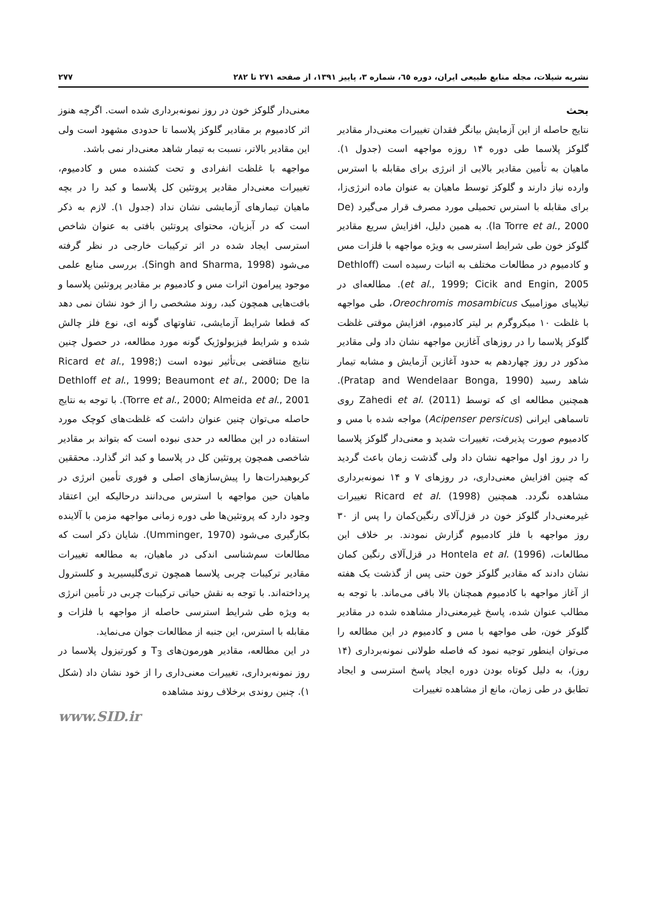نشریه شیلات، مجله منابع طبیعی ایران، دوره ٦٥، شماره ۳، پاییز ۱۳۹۱، از صفحه ۲۷۱ تا ۲۸۲ ۲۷۷
بحث
نتایج حاصله از این آزمایش بیانگر فقدان تغییرات معنی‌دار مقادیر گلوکز پلاسما طی دوره ۱۴ روزه مواجهه است (جدول ۱). ماهیان به تأمین مقادیر بالایی از انرژی برای مقابله با استرس وارده نیاز دارند و گلوکز توسط ماهیان به عنوان ماده انرژی‌زا، برای مقابله با استرس تحمیلی مورد مصرف قرار می‌گیرد (De la Torre et al., 2000). به همین دلیل، افزایش سریع مقادیر گلوکز خون طی شرایط استرسی به ویژه مواجهه با فلزات مس و کادمیوم در مطالعات مختلف به اثبات رسیده است (Dethloff et al., 1999; Cicik and Engin, 2005). مطالعه‌ای در تیلاپیای موزامبیک Oreochromis mosambicus، طی مواجهه با غلظت ۱۰ میکروگرم بر لیتر کادمیوم، افزایش موقتی غلظت گلوکز پلاسما را در روزهای آغازین مواجهه نشان داد ولی مقادیر مذکور در روز چهاردهم به حدود آغازین آزمایش و مشابه تیمار شاهد رسید (Pratap and Wendelaar Bonga, 1990). همچنین مطالعه ای که توسط Zahedi et al. (2011) روی تاسماهی ایرانی (Acipenser persicus) مواجه شده با مس و کادمیوم صورت پذیرفت، تغییرات شدید و معنی‌دار گلوکز پلاسما را در روز اول مواجهه نشان داد ولی گذشت زمان باعث گردید که چنین افزایش معنی‌داری، در روزهای ۷ و ۱۴ نمونه‌برداری مشاهده نگردد. همچنین Ricard et al. (1998) تغییرات غیرمعنی‌دار گلوکز خون در قزل‌آلای رنگین‌کمان را پس از ۳۰ روز مواجهه با فلز کادمیوم گزارش نمودند. بر خلاف این مطالعات، Hontela et al. (1996) در قزل‌آلای رنگین کمان نشان دادند که مقادیر گلوکز خون حتی پس از گذشت یک هفته از آغاز مواجهه با کادمیوم همچنان بالا باقی می‌ماند. با توجه به مطالب عنوان شده، پاسخ غیرمعنی‌دار مشاهده شده در مقادیر گلوکز خون، طی مواجهه با مس و کادمیوم در این مطالعه را می‌توان اینطور توجیه نمود که فاصله طولانی نمونه‌برداری (۱۴ روز)، به دلیل کوتاه بودن دوره ایجاد پاسخ استرسی و ایجاد تطابق در طی زمان، مانع از مشاهده تغییرات
معنی‌دار گلوکز خون در روز نمونه‌برداری شده است. اگرچه هنوز اثر کادمیوم بر مقادیر گلوکز پلاسما تا حدودی مشهود است ولی این مقادیر بالاتر، نسبت به تیمار شاهد معنی‌دار نمی باشد.
مواجهه با غلظت انفرادی و تحت کشنده مس و کادمیوم، تغییرات معنی‌دار مقادیر پروتئین کل پلاسما و کبد را در بچه ماهیان تیمارهای آزمایشی نشان نداد (جدول ۱). لازم به ذکر است که در آبزیان، محتوای پروتئین بافتی به عنوان شاخص استرسی ایجاد شده در اثر ترکیبات خارجی در نظر گرفته می‌شود (Singh and Sharma, 1998). بررسی منابع علمی موجود پیرامون اثرات مس و کادمیوم بر مقادیر پروتئین پلاسما و بافت‌هایی همچون کبد، روند مشخصی را از خود نشان نمی دهد که قطعا شرایط آزمایشی، تفاوتهای گونه ای، نوع فلز چالش شده و شرایط فیزیولوژیک گونه مورد مطالعه، در حصول چنین نتایج متناقضی بی‌تأثیر نبوده است (Ricard et al., 1998; Dethloff et al., 1999; Beaumont et al., 2000; De la Torre et al., 2000; Almeida et al., 2001). با توجه به نتایج حاصله می‌توان چنین عنوان داشت که غلظت‌های کوچک مورد استفاده در این مطالعه در حدی نبوده است که بتواند بر مقادیر شاخصی همچون پروتئین کل در پلاسما و کبد اثر گذارد. محققین کربوهیدرات‌ها را پیش‌سازهای اصلی و فوری تأمین انرژی در ماهیان حین مواجهه با استرس می‌دانند درحالیکه این اعتقاد وجود دارد که پروتئین‌ها طی دوره زمانی مواجهه مزمن با آلاینده بکارگیری می‌شود (Umminger, 1970). شایان ذکر است که مطالعات سم‌شناسی اندکی در ماهیان، به مطالعه تغییرات مقادیر ترکیبات چربی پلاسما همچون تری‌گلیسیرید و کلسترول پرداخته‌اند. با توجه به نقش حیاتی ترکیبات چربی در تأمین انرژی به ویژه طی شرایط استرسی حاصله از مواجهه با فلزات و مقابله با استرس، این جنبه از مطالعات جوان می‌نماید.
در این مطالعه، مقادیر هورمون‌های T<sub>3</sub> و کورتیزول پلاسما در روز نمونه‌برداری، تغییرات معنی‌داری را از خود نشان داد (شکل ۱). چنین روندی برخلاف روند مشاهده
www.SID.ir